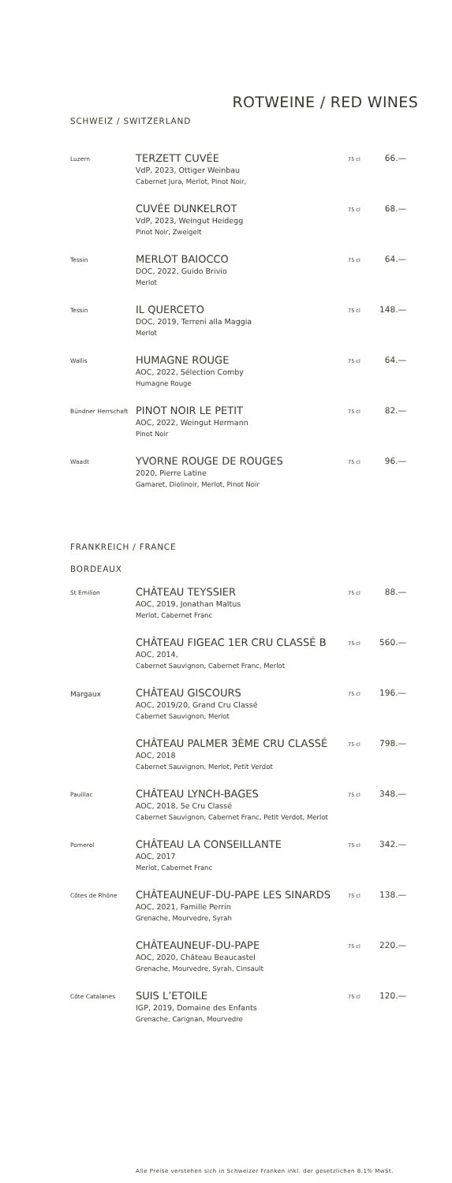ROTWEINE / RED WINES
SCHWEIZ / SWITZERLAND
| Luzern | TERZETT CUVÉE VdP, 2023, Ottiger Weinbau Cabernet Jura, Merlot, Pinot Noir, | 75 cl | 66.— |
| | CUVÉE DUNKELROT VdP, 2023, Weingut Heidegg Pinot Noir, Zweigelt | 75 cl | 68.— |
| Tessin | MERLOT BAIOCCO DOC, 2022, Guido Brivio Merlot | 75 cl | 64.— |
| Tessin | IL QUERCETO DOC, 2019, Terreni alla Maggia Merlot | 75 cl | 148.— |
| Wallis | HUMAGNE ROUGE AOC, 2022, Sélection Comby Humagne Rouge | 75 cl | 64.— |
| Bündner Herrschaft | PINOT NOIR LE PETIT AOC, 2022, Weingut Hermann Pinot Noir | 75 cl | 82.— |
| Waadt | YVORNE ROUGE DE ROUGES 2020, Pierre Latine Gamaret, Diolinoir, Merlot, Pinot Noir | 75 cl | 96.— |
FRANKREICH / FRANCE
BORDEAUX
| St Emilion | CHÂTEAU TEYSSIER AOC, 2019, Jonathan Maltus Merlot, Cabernet Franc | 75 cl | 88.— |
| | CHÂTEAU FIGEAC 1ER CRU CLASSÉ B AOC, 2014, Cabernet Sauvignon, Cabernet Franc, Merlot | 75 cl | 560.— |
| Margaux | CHÂTEAU GISCOURS AOC, 2019/20, Grand Cru Classé Cabernet Sauvignon, Merlot | 75 cl | 196.— |
| | CHÂTEAU PALMER 3ÈME CRU CLASSÉ AOC, 2018 Cabernet Sauvignon, Merlot, Petit Verdot | 75 cl | 798.— |
| Pauillac | CHÂTEAU LYNCH-BAGES AOC, 2018, 5e Cru Classé Cabernet Sauvignon, Cabernet Franc, Petit Verdot, Merlot | 75 cl | 348.— |
| Pomerol | CHÂTEAU LA CONSEILLANTE AOC, 2017 Merlot, Cabernet Franc | 75 cl | 342.— |
| Côtes de Rhône | CHÂTEAUNEUF-DU-PAPE LES SINARDS AOC, 2021, Famille Perrin Grenache, Mourvedre, Syrah | 75 cl | 138.— |
| | CHÂTEAUNEUF-DU-PAPE AOC, 2020, Château Beaucastel Grenache, Mourvedre, Syrah, Cinsault | 75 cl | 220.— |
| Côte Catalanes | SUIS L’ETOILE IGP, 2019, Domaine des Enfants Grenache, Carignan, Mourvedre | 75 cl | 120.— |
Alle Preise verstehen sich in Schweizer Franken inkl. der gesetzlichen 8.1% MwSt.